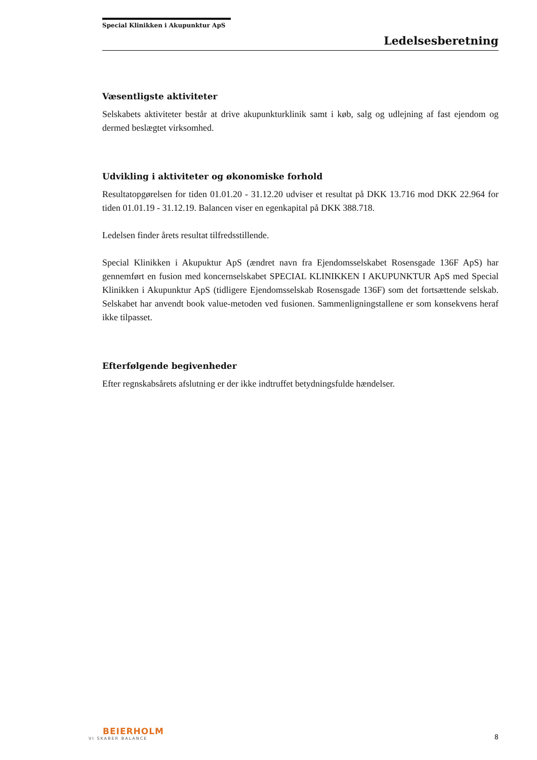Special Klinikken i Akupunktur ApS
Ledelsesberetning
Væsentligste aktiviteter
Selskabets aktiviteter består at drive akupunkturklinik samt i køb, salg og udlejning af fast ejendom og dermed beslægtet virksomhed.
Udvikling i aktiviteter og økonomiske forhold
Resultatopgørelsen for tiden 01.01.20 - 31.12.20 udviser et resultat på DKK 13.716 mod DKK 22.964 for tiden 01.01.19 - 31.12.19. Balancen viser en egenkapital på DKK 388.718.
Ledelsen finder årets resultat tilfredsstillende.
Special Klinikken i Akupuktur ApS (ændret navn fra Ejendomsselskabet Rosensgade 136F ApS) har gennemført en fusion med koncernselskabet SPECIAL KLINIKKEN I AKUPUNKTUR ApS med Special Klinikken i Akupunktur ApS (tidligere Ejendomsselskab Rosensgade 136F) som det fortsættende selskab. Selskabet har anvendt book value-metoden ved fusionen. Sammenligningstallene er som konsekvens heraf ikke tilpasset.
Efterfølgende begivenheder
Efter regnskabsårets afslutning er der ikke indtruffet betydningsfulde hændelser.
BEIERHOLM
VI SKABER BALANCE
8